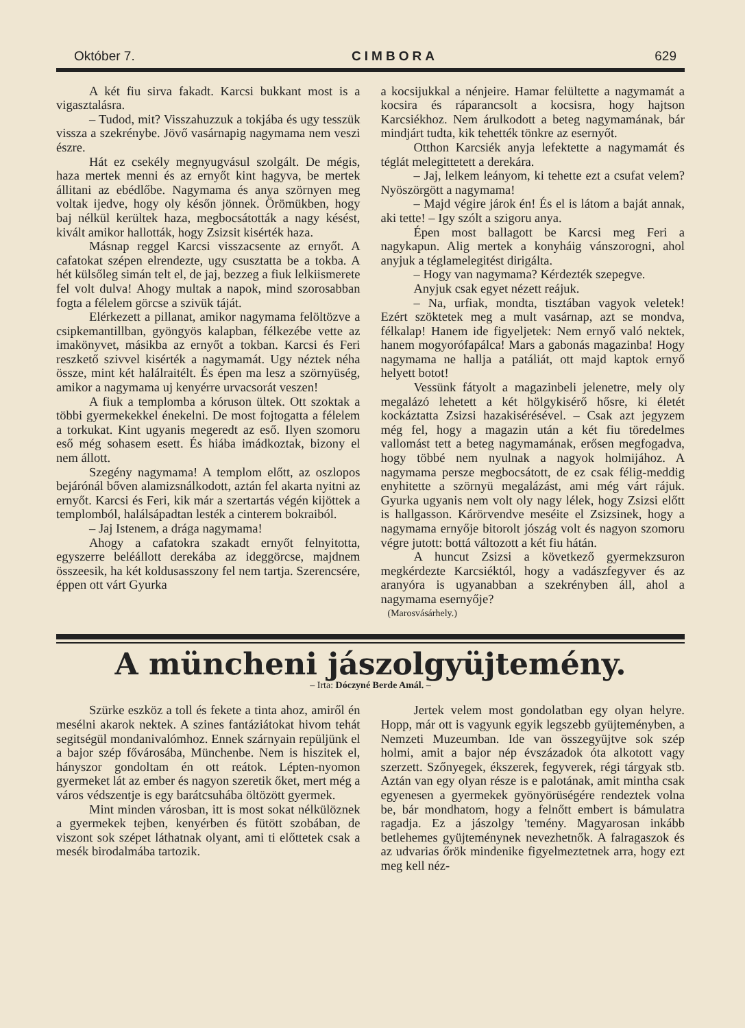Október 7. CIMBORA 629
A két fiu sirva fakadt. Karcsi bukkant most is a vigasztalásra.
– Tudod, mit? Visszahuzzuk a tokjába és ugy tesszük vissza a szekrénybe. Jövő vasárnapig nagymama nem veszi észre.
Hát ez csekély megnyugvásul szolgált. De mégis, haza mertek menni és az ernyőt kint hagyva, be mertek állitani az ebédlőbe. Nagymama és anya szörnyen meg voltak ijedve, hogy oly későn jönnek. Örömükben, hogy baj nélkül kerültek haza, megbocsátották a nagy késést, kivált amikor hallották, hogy Zsizsit kisérték haza.
Másnap reggel Karcsi visszacsente az ernyőt. A cafatokat szépen elrendezte, ugy csusztatta be a tokba. A hét külsőleg simán telt el, de jaj, bezzeg a fiuk lelkiismerete fel volt dulva! Ahogy multak a napok, mind szorosabban fogta a félelem görcse a szivük táját.
Elérkezett a pillanat, amikor nagymama felöltözve a csipkemantillban, gyöngyös kalapban, félkezébe vette az imakönyvet, másikba az ernyőt a tokban. Karcsi és Feri reszkető szivvel kisérték a nagymamát. Ugy néztek néha össze, mint két halálraitélt. És épen ma lesz a szörnyüség, amikor a nagymama uj kenyérre urvacsorát veszen!
A fiuk a templomba a kóruson ültek. Ott szoktak a többi gyermekekkel énekelni. De most fojtogatta a félelem a torkukat. Kint ugyanis megeredt az eső. Ilyen szomoru eső még sohasem esett. És hiába imádkoztak, bizony el nem állott.
Szegény nagymama! A templom előtt, az oszlopos bejárónál bőven alamizsnálkodott, aztán fel akarta nyitni az ernyőt. Karcsi és Feri, kik már a szertartás végén kijöttek a templomból, halálsápadtan lesték a cinterem bokraiból.
– Jaj Istenem, a drága nagymama!
Ahogy a cafatokra szakadt ernyőt felnyitotta, egyszerre beléállott derekába az ideggörcse, majdnem összeesik, ha két koldusasszony fel nem tartja. Szerencsére, éppen ott várt Gyurka
a kocsijukkal a nénjeire. Hamar felültette a nagymamát a kocsira és ráparancsolt a kocsisra, hogy hajtson Karcsiékhoz. Nem árulkodott a beteg nagymamának, bár mindjárt tudta, kik tehették tönkre az esernyőt.
Otthon Karcsiék anyja lefektette a nagymamát és téglát melegittetett a derekára.
– Jaj, lelkem leányom, ki tehette ezt a csufat velem? Nyöszörgött a nagymama!
– Majd végire járok én! És el is látom a baját annak, aki tette! – Igy szólt a szigoru anya.
Épen most ballagott be Karcsi meg Feri a nagykapun. Alig mertek a konyháig vánszorogni, ahol anyjuk a téglamelegitést dirigálta.
– Hogy van nagymama? Kérdezték szepegve.
Anyjuk csak egyet nézett reájuk.
– Na, urfiak, mondta, tisztában vagyok veletek! Ezért szöktetek meg a mult vasárnap, azt se mondva, félkalap! Hanem ide figyeljetek: Nem ernyő való nektek, hanem mogyorófapálca! Mars a gabonás magazinba! Hogy nagymama ne hallja a patáliát, ott majd kaptok ernyő helyett botot!
Vessünk fátyolt a magazinbeli jelenetre, mely oly megalázó lehetett a két hölgykisérő hősre, ki életét kockáztatta Zsizsi hazakisérésével. – Csak azt jegyzem még fel, hogy a magazin után a két fiu töredelmes vallomást tett a beteg nagymamának, erősen megfogadva, hogy többé nem nyulnak a nagyok holmijához. A nagymama persze megbocsátott, de ez csak félig-meddig enyhitette a szörnyü megalázást, ami még várt rájuk. Gyurka ugyanis nem volt oly nagy lélek, hogy Zsizsi előtt is hallgasson. Kárörvendve meséite el Zsizsinek, hogy a nagymama ernyője bitorolt jószág volt és nagyon szomoru végre jutott: bottá változott a két fiu hátán.
A huncut Zsizsi a következő gyermekzsuron megkérdezte Karcsiéktól, hogy a vadászfegyver és az aranyóra is ugyanabban a szekrényben áll, ahol a nagymama esernyője?
(Marosvásárhely.)
A müncheni jászolgyüjtemény.
– Irta: Dóczyné Berde Amál. –
Szürke eszköz a toll és fekete a tinta ahoz, amiről én mesélni akarok nektek. A szines fantáziátokat hivom tehát segitségül mondanivalómhoz. Ennek szárnyain repüljünk el a bajor szép fővárosába, Münchenbe. Nem is hiszitek el, hányszor gondoltam én ott reátok. Lépten-nyomon gyermeket lát az ember és nagyon szeretik őket, mert még a város védszentje is egy barátcsuhába öltözött gyermek.
Mint minden városban, itt is most sokat nélkülöznek a gyermekek tejben, kenyérben és fütött szobában, de viszont sok szépet láthatnak olyant, ami ti előttetek csak a mesék birodalmába tartozik.
Jertek velem most gondolatban egy olyan helyre. Hopp, már ott is vagyunk egyik legszebb gyüjteményben, a Nemzeti Muzeumban. Ide van összegyüjtve sok szép holmi, amit a bajor nép évszázadok óta alkotott vagy szerzett. Szőnyegek, ékszerek, fegyverek, régi tárgyak stb. Aztán van egy olyan része is e palotának, amit mintha csak egyenesen a gyermekek gyönyörüségére rendeztek volna be, bár mondhatom, hogy a felnőtt embert is bámulatra ragadja. Ez a jászolgy 'temény. Magyarosan inkább betlehemes gyüjteménynek nevezhetnők. A falragaszok és az udvarias őrök mindenike figyelmeztetnek arra, hogy ezt meg kell néz-